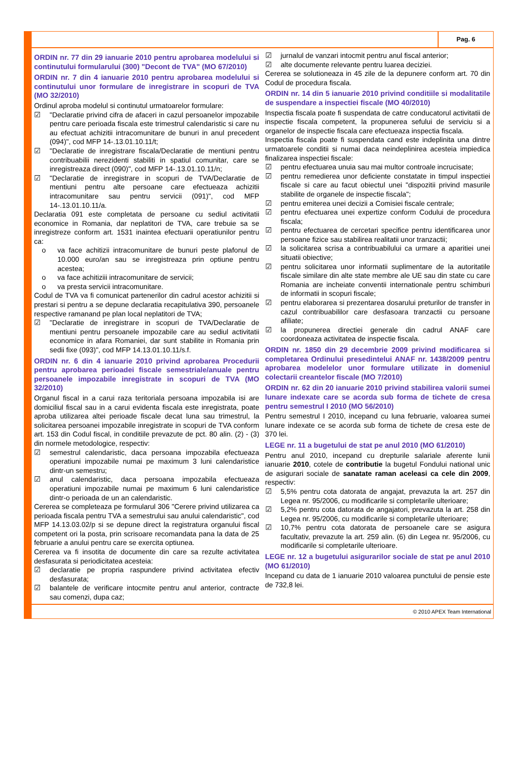Pag. 6
ORDIN nr. 77 din 29 ianuarie 2010 pentru aprobarea modelului si continutului formularului (300) "Decont de TVA" (MO 67/2010)
ORDIN nr. 7 din 4 ianuarie 2010 pentru aprobarea modelului si continutului unor formulare de inregistrare in scopuri de TVA (MO 32/2010)
Ordinul aproba modelul si continutul urmatoarelor formulare:
☑ "Declaratie privind cifra de afaceri in cazul persoanelor impozabile pentru care perioada fiscala este trimestrul calendaristic si care nu au efectuat achizitii intracomunitare de bunuri in anul precedent (094)", cod MFP 14-.13.01.10.11/t;
☑ "Declaratie de inregistrare fiscala/Declaratie de mentiuni pentru contribuabilii nerezidenti stabiliti in spatiul comunitar, care se inregistreaza direct (090)", cod MFP 14-.13.01.10.11/n;
☑ "Declaratie de inregistrare in scopuri de TVA/Declaratie de mentiuni pentru alte persoane care efectueaza achizitii intracomunitare sau pentru servicii (091)", cod MFP 14-.13.01.10.11/a.
Declaratia 091 este completata de persoane cu sediul activitatii economice in Romania, dar neplatitori de TVA, care trebuie sa se inregistreze conform art. 1531 inaintea efectuarii operatiunilor pentru ca:
o va face achitizii intracomunitare de bunuri peste plafonul de 10.000 euro/an sau se inregistreaza prin optiune pentru acestea;
o va face achitiziii intracomunitare de servicii;
o va presta servicii intracomunitare.
Codul de TVA va fi comunicat partenerilor din cadrul acestor achizitii si prestari si pentru a se depune declaratia recapitulativa 390, persoanele respective ramanand pe plan local neplatitori de TVA;
☑ "Declaratie de inregistrare in scopuri de TVA/Declaratie de mentiuni pentru persoanele impozabile care au sediul activitatii economice in afara Romaniei, dar sunt stabilite in Romania prin sedii fixe (093)", cod MFP 14.13.01.10.11/s.f.
ORDIN nr. 6 din 4 ianuarie 2010 privind aprobarea Procedurii pentru aprobarea perioadei fiscale semestriale/anuale pentru persoanele impozabile inregistrate in scopuri de TVA (MO 32/2010)
Organul fiscal in a carui raza teritoriala persoana impozabila isi are domiciliul fiscal sau in a carui evidenta fiscala este inregistrata, poate aproba utilizarea altei perioade fiscale decat luna sau trimestrul, la solicitarea persoanei impozabile inregistrate in scopuri de TVA conform art. 153 din Codul fiscal, in conditiile prevazute de pct. 80 alin. (2) - (3) din normele metodologice, respectiv:
☑ semestrul calendaristic, daca persoana impozabila efectueaza operatiuni impozabile numai pe maximum 3 luni calendaristice dintr-un semestru;
☑ anul calendaristic, daca persoana impozabila efectueaza operatiuni impozabile numai pe maximum 6 luni calendaristice dintr-o perioada de un an calendaristic.
Cererea se completeaza pe formularul 306 "Cerere privind utilizarea ca perioada fiscala pentru TVA a semestrului sau anului calendaristic", cod MFP 14.13.03.02/p si se depune direct la registratura organului fiscal competent ori la posta, prin scrisoare recomandata pana la data de 25 februarie a anului pentru care se exercita optiunea.
Cererea va fi insotita de documente din care sa rezulte activitatea desfasurata si periodicitatea acesteia:
☑ declaratie pe propria raspundere privind activitatea efectiv desfasurata;
☑ balantele de verificare intocmite pentru anul anterior, contracte sau comenzi, dupa caz;
☑ jurnalul de vanzari intocmit pentru anul fiscal anterior;
☑ alte documente relevante pentru luarea deciziei.
Cererea se solutioneaza in 45 zile de la depunere conform art. 70 din Codul de procedura fiscala.
ORDIN nr. 14 din 5 ianuarie 2010 privind conditiile si modalitatile de suspendare a inspectiei fiscale (MO 40/2010)
Inspectia fiscala poate fi suspendata de catre conducatorul activitatii de inspectie fiscala competent, la propunerea sefului de serviciu si a organelor de inspectie fiscala care efectueaza inspectia fiscala.
Inspectia fiscala poate fi suspendata cand este indeplinita una dintre urmatoarele conditii si numai daca neindeplinirea acesteia impiedica finalizarea inspectiei fiscale:
☑ pentru efectuarea unuia sau mai multor controale incrucisate;
☑ pentru remedierea unor deficiente constatate in timpul inspectiei fiscale si care au facut obiectul unei "dispozitii privind masurile stabilite de organele de inspectie fiscala";
☑ pentru emiterea unei decizii a Comisiei fiscale centrale;
☑ pentru efectuarea unei expertize conform Codului de procedura fiscala;
☑ pentru efectuarea de cercetari specifice pentru identificarea unor persoane fizice sau stabilirea realitatii unor tranzactii;
☑ la solicitarea scrisa a contribuabilului ca urmare a aparitiei unei situatii obiective;
☑ pentru solicitarea unor informatii suplimentare de la autoritatile fiscale similare din alte state membre ale UE sau din state cu care Romania are incheiate conventii internationale pentru schimburi de informatii in scopuri fiscale;
☑ pentru elaborarea si prezentarea dosarului preturilor de transfer in cazul contribuabililor care desfasoara tranzactii cu persoane afiliate;
☑ la propunerea directiei generale din cadrul ANAF care coordoneaza activitatea de inspectie fiscala.
ORDIN nr. 1850 din 29 decembrie 2009 privind modificarea si completarea Ordinului presedintelui ANAF nr. 1438/2009 pentru aprobarea modelelor unor formulare utilizate in domeniul colectarii creantelor fiscale (MO 7/2010)
ORDIN nr. 62 din 20 ianuarie 2010 privind stabilirea valorii sumei lunare indexate care se acorda sub forma de tichete de cresa pentru semestrul I 2010 (MO 56/2010)
Pentru semestrul I 2010, incepand cu luna februarie, valoarea sumei lunare indexate ce se acorda sub forma de tichete de cresa este de 370 lei.
LEGE nr. 11 a bugetului de stat pe anul 2010 (MO 61/2010)
Pentru anul 2010, incepand cu drepturile salariale aferente lunii ianuarie 2010, cotele de contributie la bugetul Fondului national unic de asigurari sociale de sanatate raman aceleasi ca cele din 2009, respectiv:
☑ 5,5% pentru cota datorata de angajat, prevazuta la art. 257 din Legea nr. 95/2006, cu modificarile si completarile ulterioare;
☑ 5,2% pentru cota datorata de angajatori, prevazuta la art. 258 din Legea nr. 95/2006, cu modificarile si completarile ulterioare;
☑ 10,7% pentru cota datorata de persoanele care se asigura facultativ, prevazute la art. 259 alin. (6) din Legea nr. 95/2006, cu modificarile si completarile ulterioare.
LEGE nr. 12 a bugetului asigurarilor sociale de stat pe anul 2010 (MO 61/2010)
Incepand cu data de 1 ianuarie 2010 valoarea punctului de pensie este de 732,8 lei.
© 2010 APEX Team International